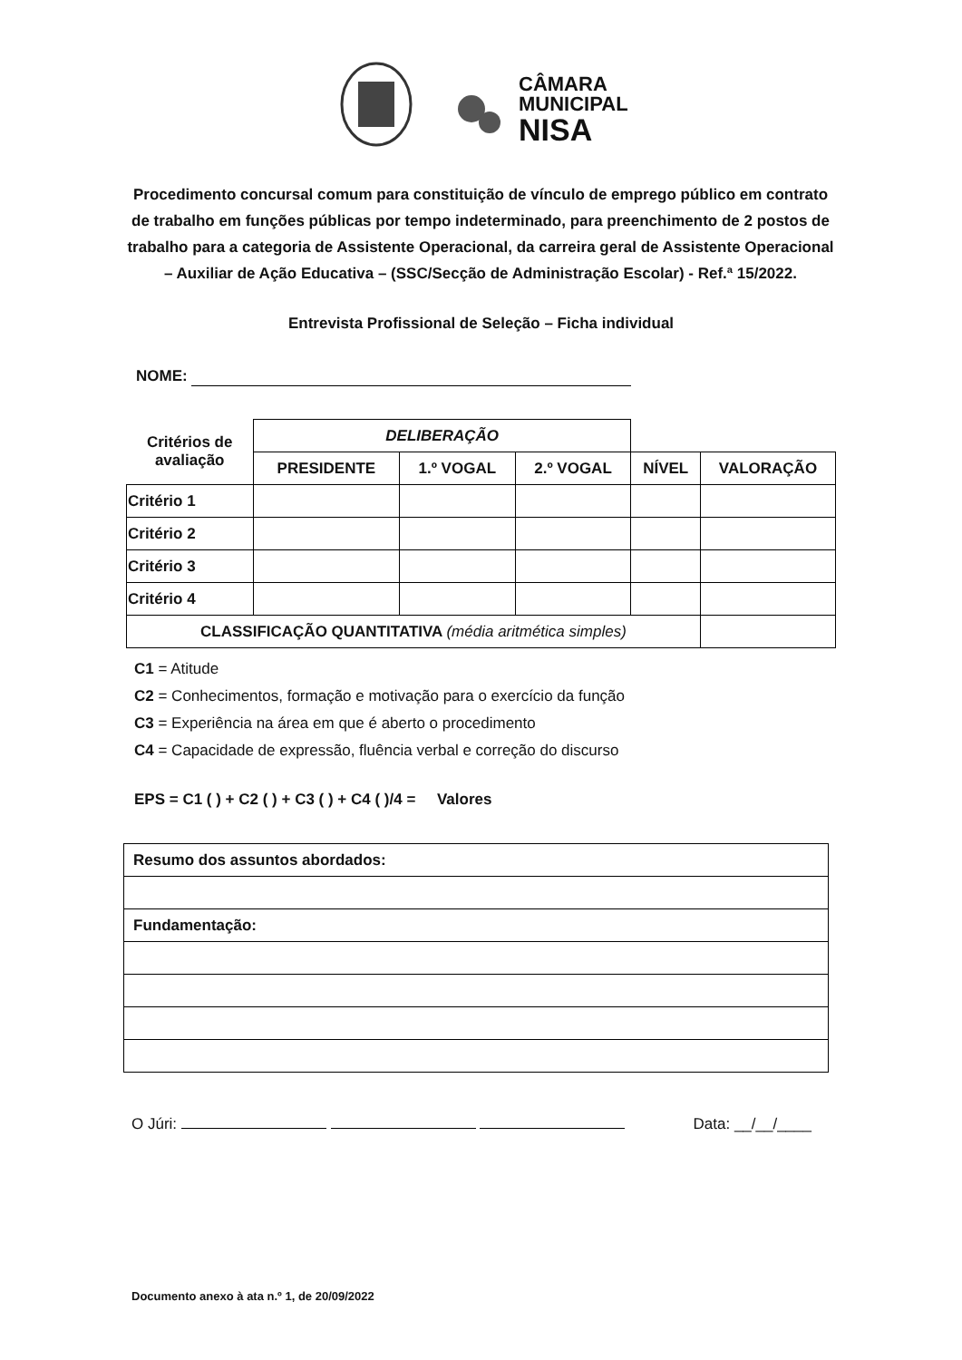CÂMARA
MUNICIPAL
NISA
Procedimento concursal comum para constituição de vínculo de emprego público em contrato de trabalho em funções públicas por tempo indeterminado, para preenchimento de 2 postos de trabalho para a categoria de Assistente Operacional, da carreira geral de Assistente Operacional – Auxiliar de Ação Educativa – (SSC/Secção de Administração Escolar) - Ref.ª 15/2022.
Entrevista Profissional de Seleção – Ficha individual
NOME:
| Critérios de avaliação | DELIBERAÇÃO | | | | |
| --- | --- | --- | --- | --- | --- |
| | PRESIDENTE | 1.º VOGAL | 2.º VOGAL | NÍVEL | VALORAÇÃO |
| Critério 1 | | | | | |
| Critério 2 | | | | | |
| Critério 3 | | | | | |
| Critério 4 | | | | | |
| CLASSIFICAÇÃO QUANTITATIVA (média aritmética simples) | | | | | |
C1 = Atitude
C2 = Conhecimentos, formação e motivação para o exercício da função
C3 = Experiência na área em que é aberto o procedimento
C4 = Capacidade de expressão, fluência verbal e correção do discurso
EPS = C1 ( ) + C2 ( ) + C3 ( ) + C4 ( )/4 = Valores
| Resumo dos assuntos abordados: |
| Fundamentação: |
O Júri: Data: __/__/____
Documento anexo à ata n.º 1, de 20/09/2022